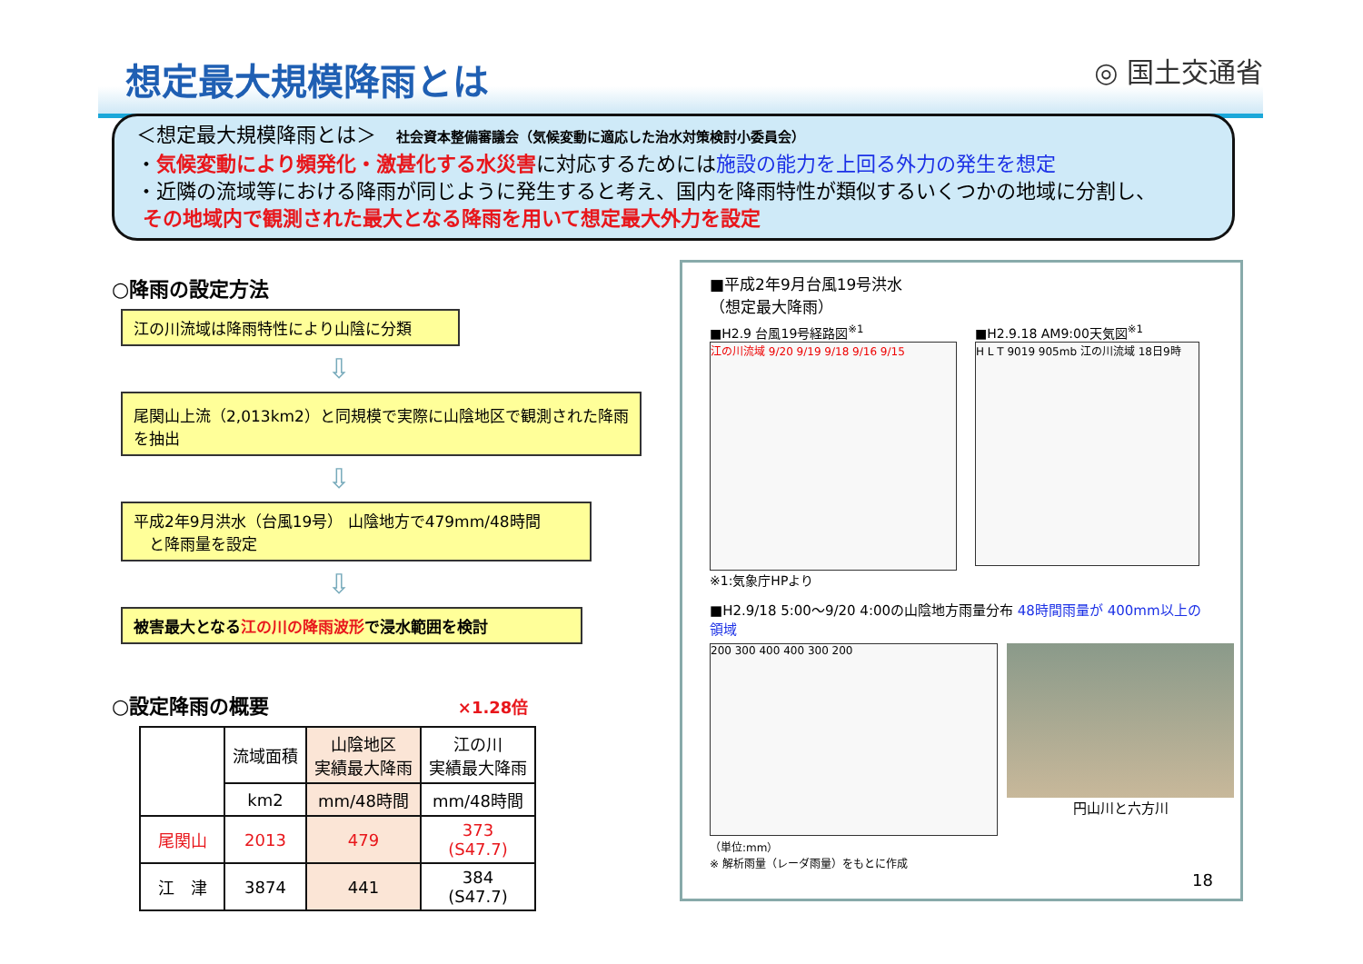想定最大規模降雨とは ◎ 国土交通省
＜想定最大規模降雨とは＞　社会資本整備審議会（気候変動に適応した治水対策検討小委員会）
・気候変動により頻発化・激甚化する水災害に対応するためには施設の能力を上回る外力の発生を想定
・近隣の流域等における降雨が同じように発生すると考え、国内を降雨特性が類似するいくつかの地域に分割し、
その地域内で観測された最大となる降雨を用いて想定最大外力を設定
○降雨の設定方法
江の川流域は降雨特性により山陰に分類
⇩
尾関山上流（2,013km2）と同規模で実際に山陰地区で観測された降雨を抽出
⇩
平成2年9月洪水（台風19号） 山陰地方で479mm/48時間
　と降雨量を設定
⇩
被害最大となる江の川の降雨波形で浸水範囲を検討
○設定降雨の概要 ×1.28倍
| | 流域面積 | 山陰地区 実績最大降雨 | 江の川 実績最大降雨 |
| --- | --- | --- | --- |
| | km2 | mm/48時間 | mm/48時間 |
| 尾関山 | 2013 | 479 | 373 (S47.7) |
| 江 津 | 3874 | 441 | 384 (S47.7) |
■平成2年9月台風19号洪水
（想定最大降雨）
■H2.9 台風19号経路図<sup>※1</sup>
江の川流域 9/20 9/19 9/18 9/16 9/15
※1:気象庁HPより
■H2.9.18 AM9:00天気図<sup>※1</sup>
H L T 9019 905mb 江の川流域 18日9時
■H2.9/18 5:00～9/20 4:00の山陰地方雨量分布 48時間雨量が 400mm以上の領域
200 300 400 400 300 200
（単位:mm）
※ 解析雨量（レーダ雨量）をもとに作成
円山川と六方川
18